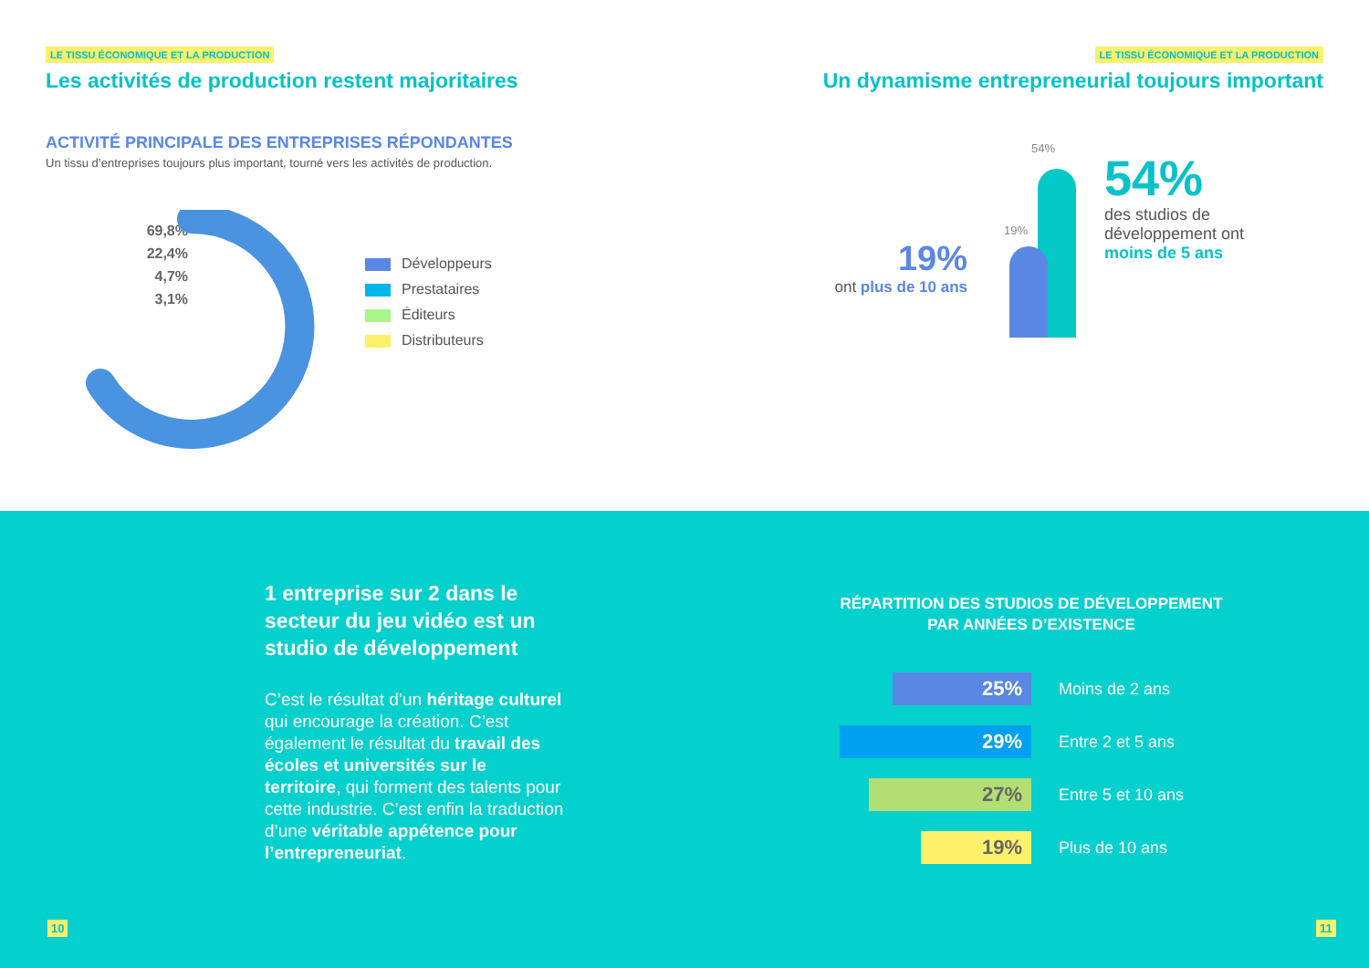LE TISSU ÉCONOMIQUE ET LA PRODUCTION
Les activités de production restent majoritaires
ACTIVITÉ PRINCIPALE DES ENTREPRISES RÉPONDANTES
Un tissu d’entreprises toujours plus important, tourné vers les activités de production.
69,8%
22,4%
4,7%
3,1%
Développeurs
Prestataires
Éditeurs
Distributeurs
LE TISSU ÉCONOMIQUE ET LA PRODUCTION
Un dynamisme entrepreneurial toujours important
54%
19%
54%
des studios de
développement ont
moins de 5 ans
19%
ont plus de 10 ans
1 entreprise sur 2 dans le secteur du jeu vidéo est un studio de développement
C’est le résultat d’un héritage culturel qui encourage la création. C’est également le résultat du travail des écoles et universités sur le territoire, qui forment des talents pour cette industrie. C’est enfin la traduction d’une véritable appétence pour l’entrepreneuriat.
RÉPARTITION DES STUDIOS DE DÉVELOPPEMENT
PAR ANNÉES D’EXISTENCE
25%
Moins de 2 ans
29%
Entre 2 et 5 ans
27%
Entre 5 et 10 ans
19%
Plus de 10 ans
10 11